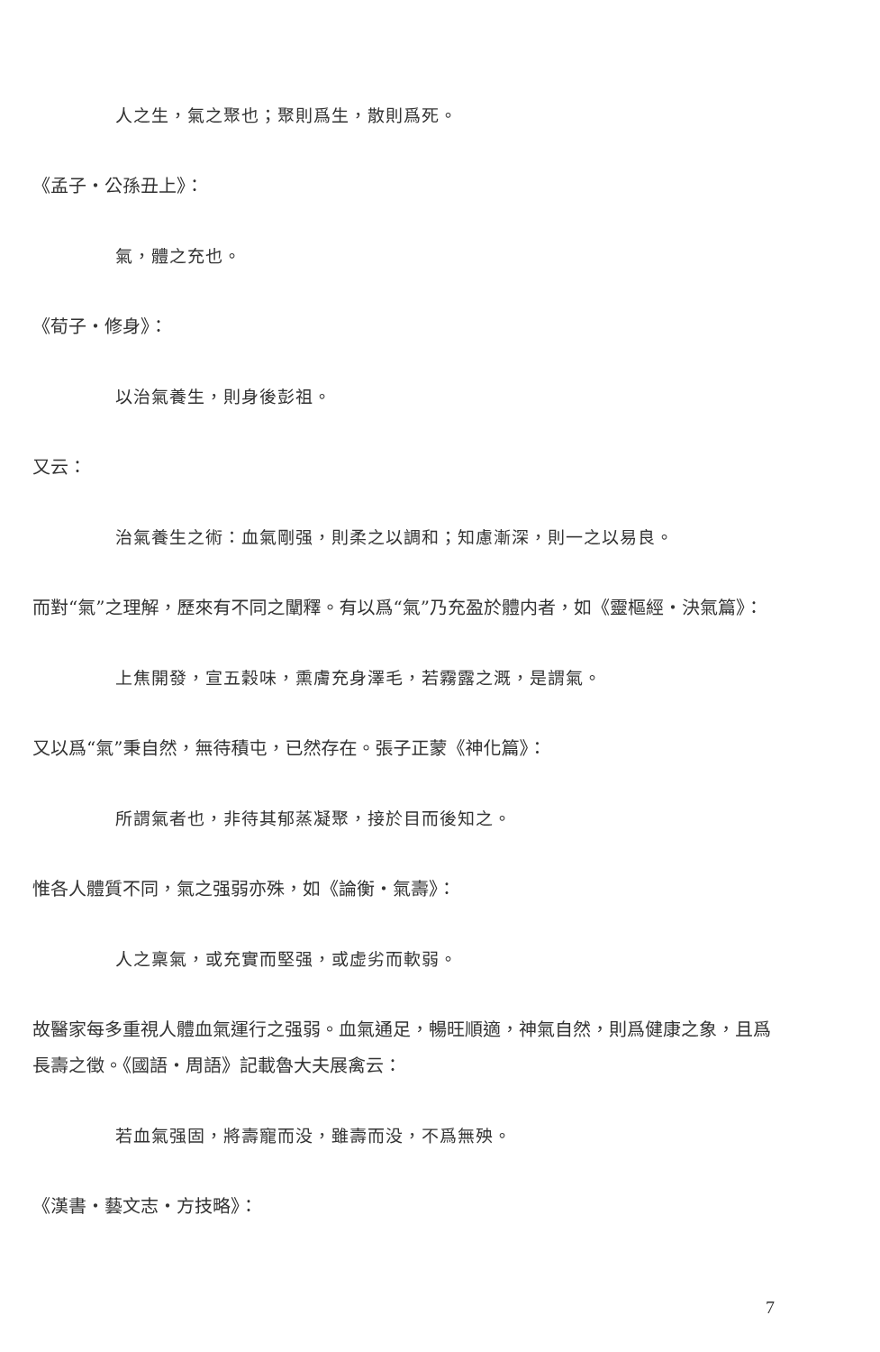人之生，氣之聚也；聚則爲生，散則爲死。
《孟子・公孫丑上》：
氣，體之充也。
《荀子・修身》：
以治氣養生，則身後彭祖。
又云：
治氣養生之術：血氣剛强，則柔之以調和；知慮漸深，則一之以易良。
而對“氣”之理解，歷來有不同之闡釋。有以爲“氣”乃充盈於體内者，如《靈樞經・決氣篇》：
上焦開發，宣五穀味，熏膚充身澤毛，若霧露之溉，是謂氣。
又以爲“氣”秉自然，無待積屯，已然存在。張子正蒙《神化篇》：
所謂氣者也，非待其郁蒸凝聚，接於目而後知之。
惟各人體質不同，氣之强弱亦殊，如《論衡・氣壽》：
人之稟氣，或充實而堅强，或虚劣而軟弱。
故醫家每多重視人體血氣運行之强弱。血氣通足，暢旺順適，神氣自然，則爲健康之象，且爲長壽之徵。《國語・周語》記載魯大夫展禽云：
若血氣强固，將壽寵而没，雖壽而没，不爲無殃。
《漢書・藝文志・方技略》：
7